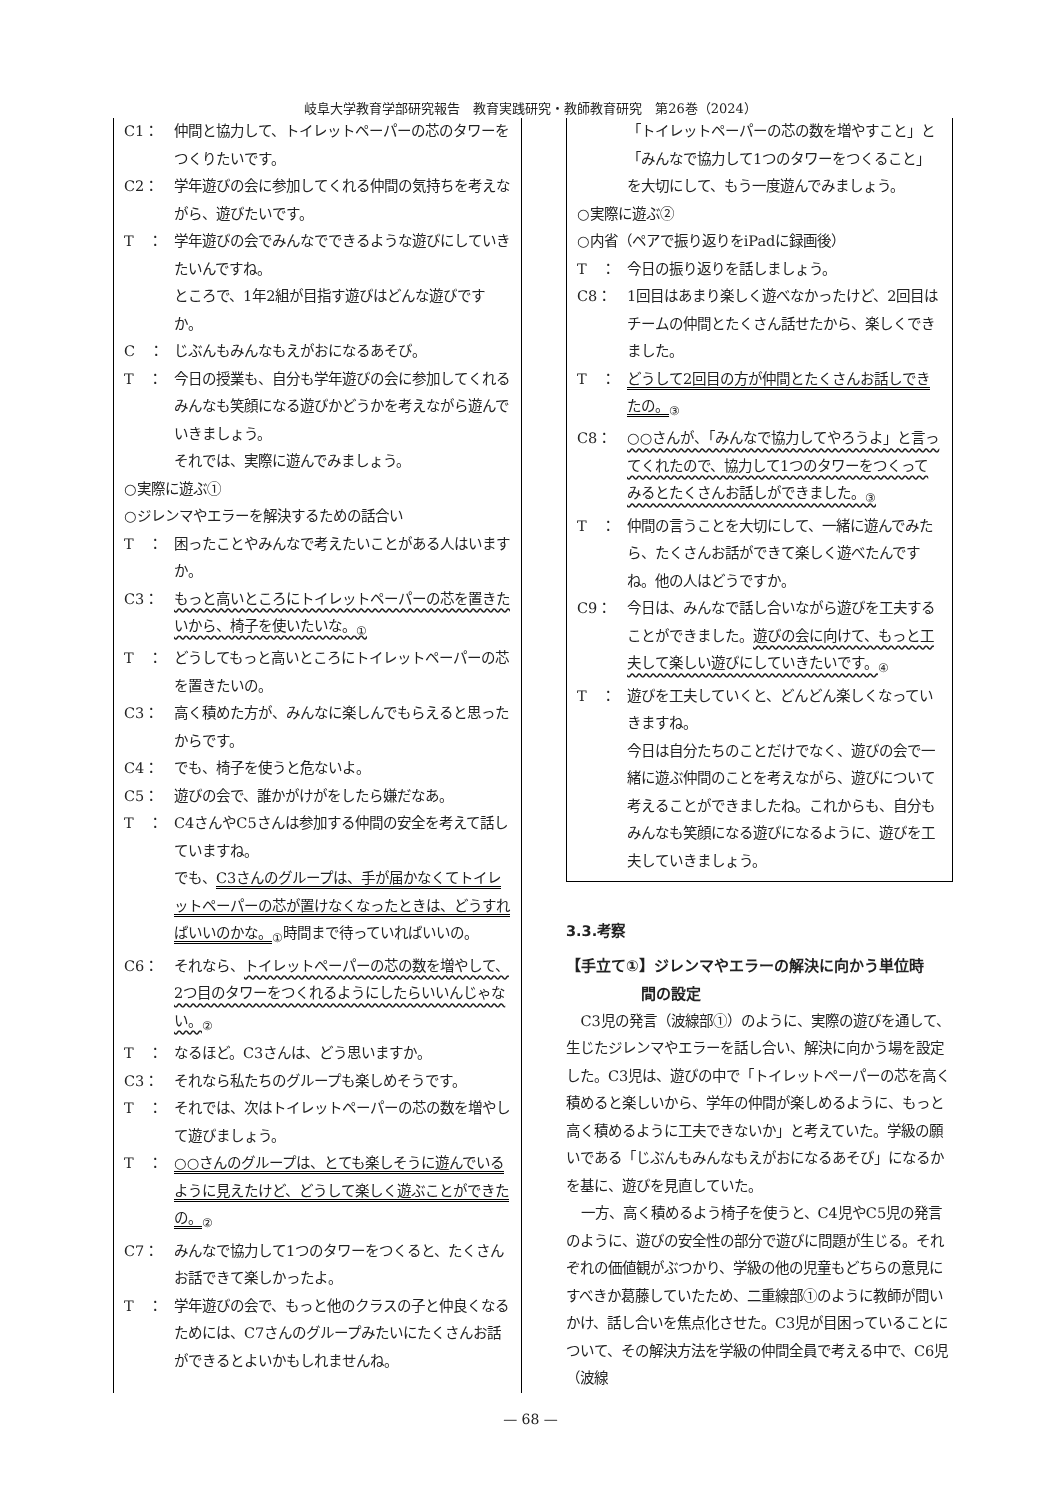岐阜大学教育学部研究報告　教育実践研究・教師教育研究　第26巻（2024）
C1： 仲間と協力して、トイレットペーパーの芯のタワーをつくりたいです。
C2： 学年遊びの会に参加してくれる仲間の気持ちを考えながら、遊びたいです。
T　： 学年遊びの会でみんなでできるような遊びにしていきたいんですね。
ところで、1年2組が目指す遊びはどんな遊びですか。
C　： じぶんもみんなもえがおになるあそび。
T　： 今日の授業も、自分も学年遊びの会に参加してくれるみんなも笑顔になる遊びかどうかを考えながら遊んでいきましょう。
それでは、実際に遊んでみましょう。
○実際に遊ぶ①
○ジレンマやエラーを解決するための話合い
T　： 困ったことやみんなで考えたいことがある人はいますか。
C3： もっと高いところにトイレットペーパーの芯を置きたいから、椅子を使いたいな。<sub>①</sub>
T　： どうしてもっと高いところにトイレットペーパーの芯を置きたいの。
C3： 高く積めた方が、みんなに楽しんでもらえると思ったからです。
C4： でも、椅子を使うと危ないよ。
C5： 遊びの会で、誰かがけがをしたら嫌だなあ。
T　： C4さんやC5さんは参加する仲間の安全を考えて話していますね。
でも、C3さんのグループは、手が届かなくてトイレットペーパーの芯が置けなくなったときは、どうすればいいのかな。<sub>①</sub>時間まで待っていればいいの。
C6： それなら、トイレットペーパーの芯の数を増やして、2つ目のタワーをつくれるようにしたらいいんじゃない。<sub>②</sub>
T　： なるほど。C3さんは、どう思いますか。
C3： それなら私たちのグループも楽しめそうです。
T　： それでは、次はトイレットペーパーの芯の数を増やして遊びましょう。
T　： ○○さんのグループは、とても楽しそうに遊んでいるように見えたけど、どうして楽しく遊ぶことができたの。<sub>②</sub>
C7： みんなで協力して1つのタワーをつくると、たくさんお話できて楽しかったよ。
T　： 学年遊びの会で、もっと他のクラスの子と仲良くなるためには、C7さんのグループみたいにたくさんお話ができるとよいかもしれませんね。
「トイレットペーパーの芯の数を増やすこと」と「みんなで協力して1つのタワーをつくること」を大切にして、もう一度遊んでみましょう。
○実際に遊ぶ②
○内省（ペアで振り返りをiPadに録画後）
T　： 今日の振り返りを話しましょう。
C8： 1回目はあまり楽しく遊べなかったけど、2回目はチームの仲間とたくさん話せたから、楽しくできました。
T　： どうして2回目の方が仲間とたくさんお話しできたの。<sub>③</sub>
C8： ○○さんが、「みんなで協力してやろうよ」と言ってくれたので、協力して1つのタワーをつくってみるとたくさんお話しができました。<sub>③</sub>
T　： 仲間の言うことを大切にして、一緒に遊んでみたら、たくさんお話ができて楽しく遊べたんですね。他の人はどうですか。
C9： 今日は、みんなで話し合いながら遊びを工夫することができました。遊びの会に向けて、もっと工夫して楽しい遊びにしていきたいです。<sub>④</sub>
T　： 遊びを工夫していくと、どんどん楽しくなっていきますね。
今日は自分たちのことだけでなく、遊びの会で一緒に遊ぶ仲間のことを考えながら、遊びについて考えることができましたね。これからも、自分もみんなも笑顔になる遊びになるように、遊びを工夫していきましょう。
3.3.考察
【手立て①】ジレンマやエラーの解決に向かう単位時
　　　　　間の設定
C3児の発言（波線部①）のように、実際の遊びを通して、生じたジレンマやエラーを話し合い、解決に向かう場を設定した。C3児は、遊びの中で「トイレットペーパーの芯を高く積めると楽しいから、学年の仲間が楽しめるように、もっと高く積めるように工夫できないか」と考えていた。学級の願いである「じぶんもみんなもえがおになるあそび」になるかを基に、遊びを見直していた。
一方、高く積めるよう椅子を使うと、C4児やC5児の発言のように、遊びの安全性の部分で遊びに問題が生じる。それぞれの価値観がぶつかり、学級の他の児童もどちらの意見にすべきか葛藤していたため、二重線部①のように教師が問いかけ、話し合いを焦点化させた。C3児が目困っていることについて、その解決方法を学級の仲間全員で考える中で、C6児（波線
— 68 —